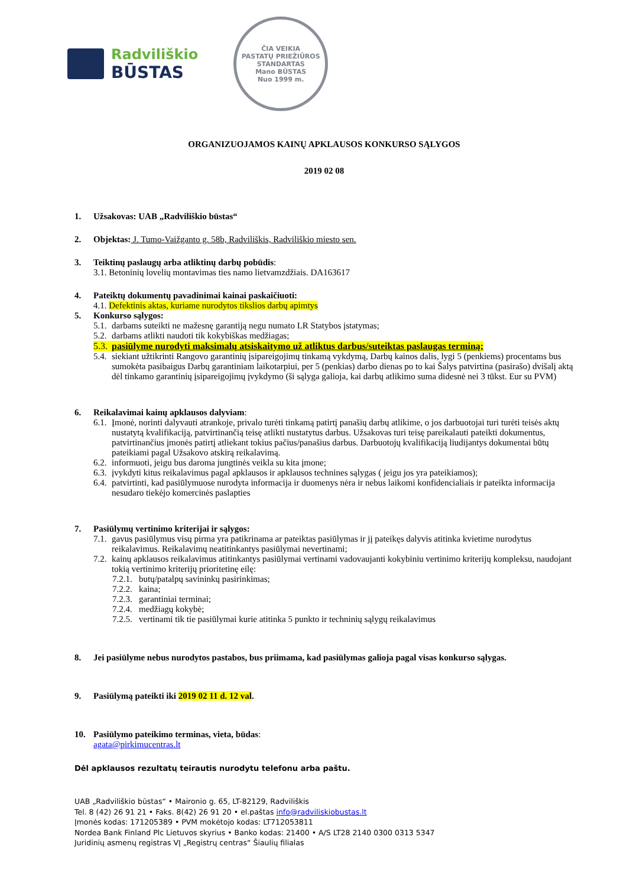Radviliškio
BŪSTAS
ČIA VEIKIA
PASTATŲ PRIEŽIŪROS
STANDARTAS
Mano BŪSTAS
Nuo 1999 m.
ORGANIZUOJAMOS KAINŲ APKLAUSOS KONKURSO SĄLYGOS
2019 02 08
1. Užsakovas: UAB „Radviliškio būstas“
2. Objektas: J. Tumo-Vaižganto g. 58b, Radviliškis, Radviliškio miesto sen.
3. Teiktinų paslaugų arba atliktinų darbų pobūdis:
3.1. Betoninių lovelių montavimas ties namo lietvamzdžiais. DA163617
4. Pateiktų dokumentų pavadinimai kainai paskaičiuoti:
4.1. Defektinis aktas, kuriame nurodytos tikslios darbų apimtys
5. Konkurso sąlygos:
5.1. darbams suteikti ne mažesnę garantiją negu numato LR Statybos įstatymas;
5.2. darbams atlikti naudoti tik kokybiškas medžiagas;
5.3. pasiūlyme nurodyti maksimalų atsiskaitymo už atliktus darbus/suteiktas paslaugas terminą;
5.4. siekiant užtikrinti Rangovo garantinių įsipareigojimų tinkamą vykdymą, Darbų kainos dalis, lygi 5 (penkiems) procentams bus sumokėta pasibaigus Darbų garantiniam laikotarpiui, per 5 (penkias) darbo dienas po to kai Šalys patvirtina (pasirašo) dvišalį aktą dėl tinkamo garantinių įsipareigojimų įvykdymo (ši sąlyga galioja, kai darbų atlikimo suma didesnė nei 3 tūkst. Eur su PVM)
6. Reikalavimai kainų apklausos dalyviam:
6.1. Įmonė, norinti dalyvauti atrankoje, privalo turėti tinkamą patirtį panašių darbų atlikime, o jos darbuotojai turi turėti teisės aktų nustatytą kvalifikaciją, patvirtinančią teisę atlikti nustatytus darbus. Užsakovas turi teisę pareikalauti pateikti dokumentus, patvirtinančius įmonės patirtį atliekant tokius pačius/panašius darbus. Darbuotojų kvalifikaciją liudijantys dokumentai būtų pateikiami pagal Užsakovo atskirą reikalavimą.
6.2. informuoti, jeigu bus daroma jungtinės veikla su kita įmone;
6.3. įvykdyti kitus reikalavimus pagal apklausos ir apklausos technines sąlygas ( jeigu jos yra pateikiamos);
6.4. patvirtinti, kad pasiūlymuose nurodyta informacija ir duomenys nėra ir nebus laikomi konfidencialiais ir pateikta informacija nesudaro tiekėjo komercinės paslapties
7. Pasiūlymų vertinimo kriterijai ir sąlygos:
7.1. gavus pasiūlymus visų pirma yra patikrinama ar pateiktas pasiūlymas ir jį pateikęs dalyvis atitinka kvietime nurodytus reikalavimus. Reikalavimų neatitinkantys pasiūlymai nevertinami;
7.2. kainų apklausos reikalavimus atitinkantys pasiūlymai vertinami vadovaujanti kokybiniu vertinimo kriterijų kompleksu, naudojant tokią vertinimo kriterijų prioritetinę eilę:
7.2.1. butų/patalpų savininkų pasirinkimas;
7.2.2. kaina;
7.2.3. garantiniai terminai;
7.2.4. medžiagų kokybė;
7.2.5. vertinami tik tie pasiūlymai kurie atitinka 5 punkto ir techninių sąlygų reikalavimus
8. Jei pasiūlyme nebus nurodytos pastabos, bus priimama, kad pasiūlymas galioja pagal visas konkurso sąlygas.
9. Pasiūlymą pateikti iki 2019 02 11 d. 12 val.
10. Pasiūlymo pateikimo terminas, vieta, būdas:
agata@pirkimucentras.lt
Dėl apklausos rezultatų teirautis nurodytu telefonu arba paštu.
UAB „Radviliškio būstas“ • Maironio g. 65, LT-82129, Radviliškis
Tel. 8 (42) 26 91 21 • Faks. 8(42) 26 91 20 • el.paštas info@radviliskiobustas.lt
Įmonės kodas: 171205389 • PVM mokėtojo kodas: LT712053811
Nordea Bank Finland Plc Lietuvos skyrius • Banko kodas: 21400 • A/S LT28 2140 0300 0313 5347
Juridinių asmenų registras VĮ „Registrų centras“ Šiaulių filialas